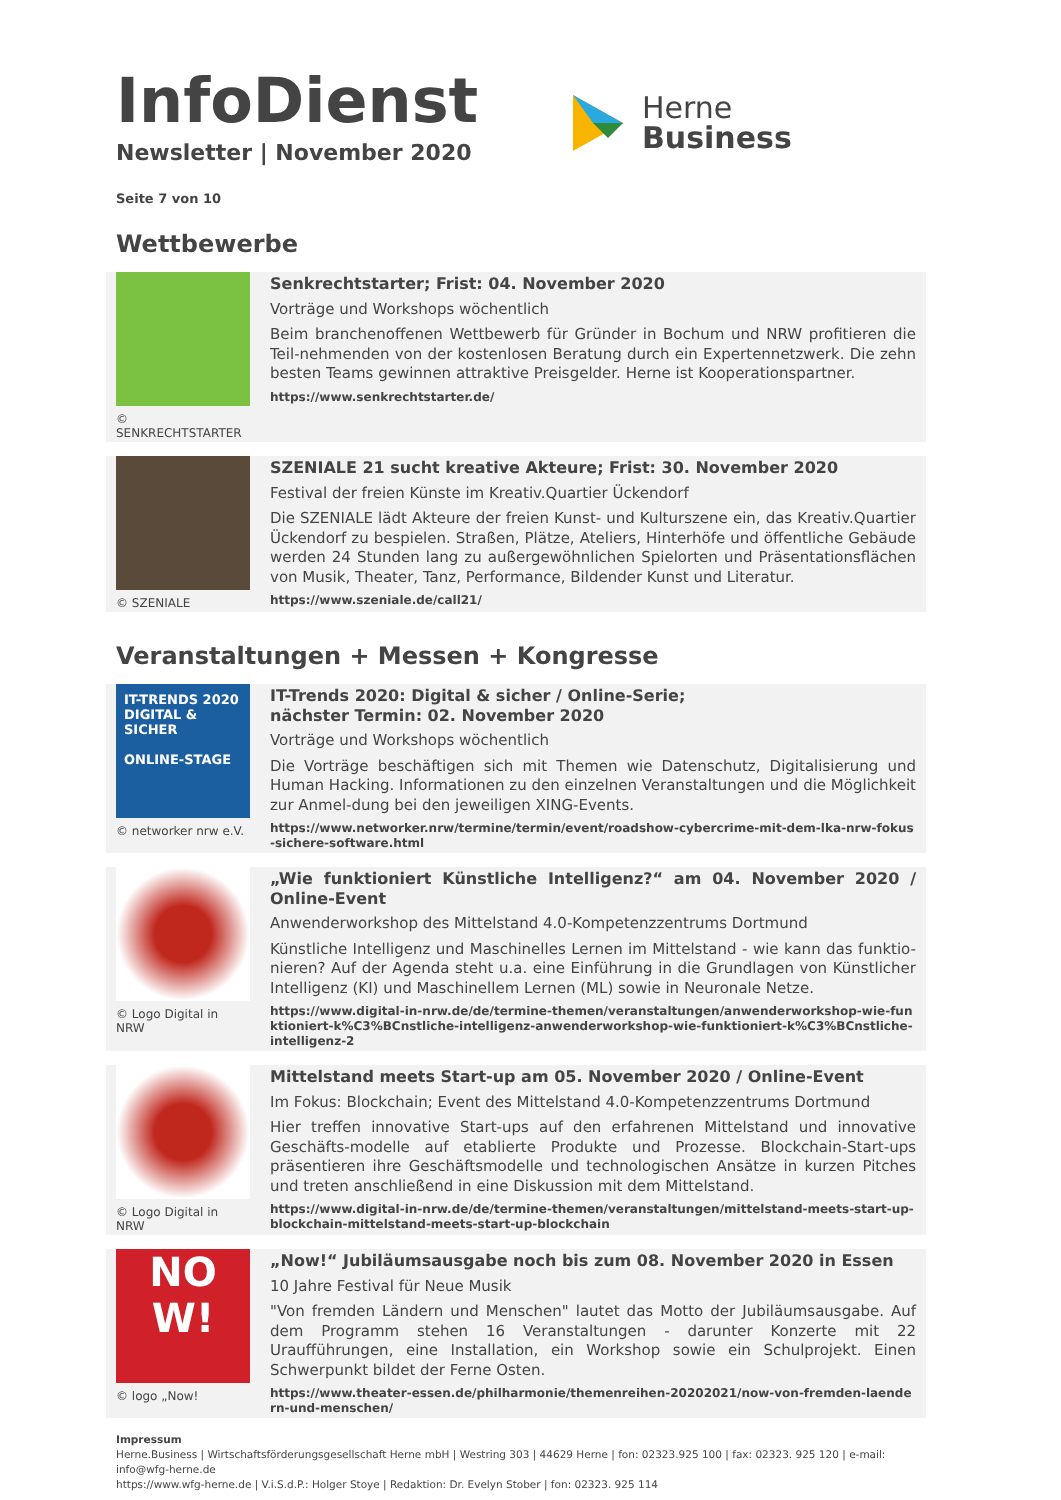Herne
Business
InfoDienst
Newsletter | November 2020
Seite 7 von 10
Wettbewerbe
© SENKRECHTSTARTER
Senkrechtstarter; Frist: 04. November 2020
Vorträge und Workshops wöchentlich
Beim branchenoffenen Wettbewerb für Gründer in Bochum und NRW profitieren die Teil-nehmenden von der kostenlosen Beratung durch ein Expertennetzwerk. Die zehn besten Teams gewinnen attraktive Preisgelder. Herne ist Kooperationspartner.
https://www.senkrechtstarter.de/
© SZENIALE
SZENIALE 21 sucht kreative Akteure; Frist: 30. November 2020
Festival der freien Künste im Kreativ.Quartier Ückendorf
Die SZENIALE lädt Akteure der freien Kunst- und Kulturszene ein, das Kreativ.Quartier Ückendorf zu bespielen. Straßen, Plätze, Ateliers, Hinterhöfe und öffentliche Gebäude werden 24 Stunden lang zu außergewöhnlichen Spielorten und Präsentationsflächen von Musik, Theater, Tanz, Performance, Bildender Kunst und Literatur.
https://www.szeniale.de/call21/
Veranstaltungen + Messen + Kongresse
IT-TRENDS 2020
DIGITAL & SICHER
ONLINE-STAGE
© networker nrw e.V.
IT-Trends 2020: Digital & sicher / Online-Serie;
nächster Termin: 02. November 2020
Vorträge und Workshops wöchentlich
Die Vorträge beschäftigen sich mit Themen wie Datenschutz, Digitalisierung und Human Hacking. Informationen zu den einzelnen Veranstaltungen und die Möglichkeit zur Anmel-dung bei den jeweiligen XING-Events.
https://www.networker.nrw/termine/termin/event/roadshow-cybercrime-mit-dem-lka-nrw-fokus-sichere-software.html
© Logo Digital in NRW
„Wie funktioniert Künstliche Intelligenz?“ am 04. November 2020 / Online-Event
Anwenderworkshop des Mittelstand 4.0-Kompetenzzentrums Dortmund
Künstliche Intelligenz und Maschinelles Lernen im Mittelstand - wie kann das funktio-nieren? Auf der Agenda steht u.a. eine Einführung in die Grundlagen von Künstlicher Intelligenz (KI) und Maschinellem Lernen (ML) sowie in Neuronale Netze.
https://www.digital-in-nrw.de/de/termine-themen/veranstaltungen/anwenderworkshop-wie-funktioniert-k%C3%BCnstliche-intelligenz-anwenderworkshop-wie-funktioniert-k%C3%BCnstliche-intelligenz-2
© Logo Digital in NRW
Mittelstand meets Start-up am 05. November 2020 / Online-Event
Im Fokus: Blockchain; Event des Mittelstand 4.0-Kompetenzzentrums Dortmund
Hier treffen innovative Start-ups auf den erfahrenen Mittelstand und innovative Geschäfts-modelle auf etablierte Produkte und Prozesse. Blockchain-Start-ups präsentieren ihre Geschäftsmodelle und technologischen Ansätze in kurzen Pitches und treten anschließend in eine Diskussion mit dem Mittelstand.
https://www.digital-in-nrw.de/de/termine-themen/veranstaltungen/mittelstand-meets-start-up-blockchain-mittelstand-meets-start-up-blockchain
NO
W!
© logo „Now!
„Now!“ Jubiläumsausgabe noch bis zum 08. November 2020 in Essen
10 Jahre Festival für Neue Musik
"Von fremden Ländern und Menschen" lautet das Motto der Jubiläumsausgabe. Auf dem Programm stehen 16 Veranstaltungen - darunter Konzerte mit 22 Uraufführungen, eine Installation, ein Workshop sowie ein Schulprojekt. Einen Schwerpunkt bildet der Ferne Osten.
https://www.theater-essen.de/philharmonie/themenreihen-20202021/now-von-fremden-laendern-und-menschen/
Impressum
Herne.Business | Wirtschaftsförderungsgesellschaft Herne mbH | Westring 303 | 44629 Herne | fon: 02323.925 100 | fax: 02323. 925 120 | e-mail: info@wfg-herne.de
https://www.wfg-herne.de | V.i.S.d.P.: Holger Stoye | Redaktion: Dr. Evelyn Stober | fon: 02323. 925 114